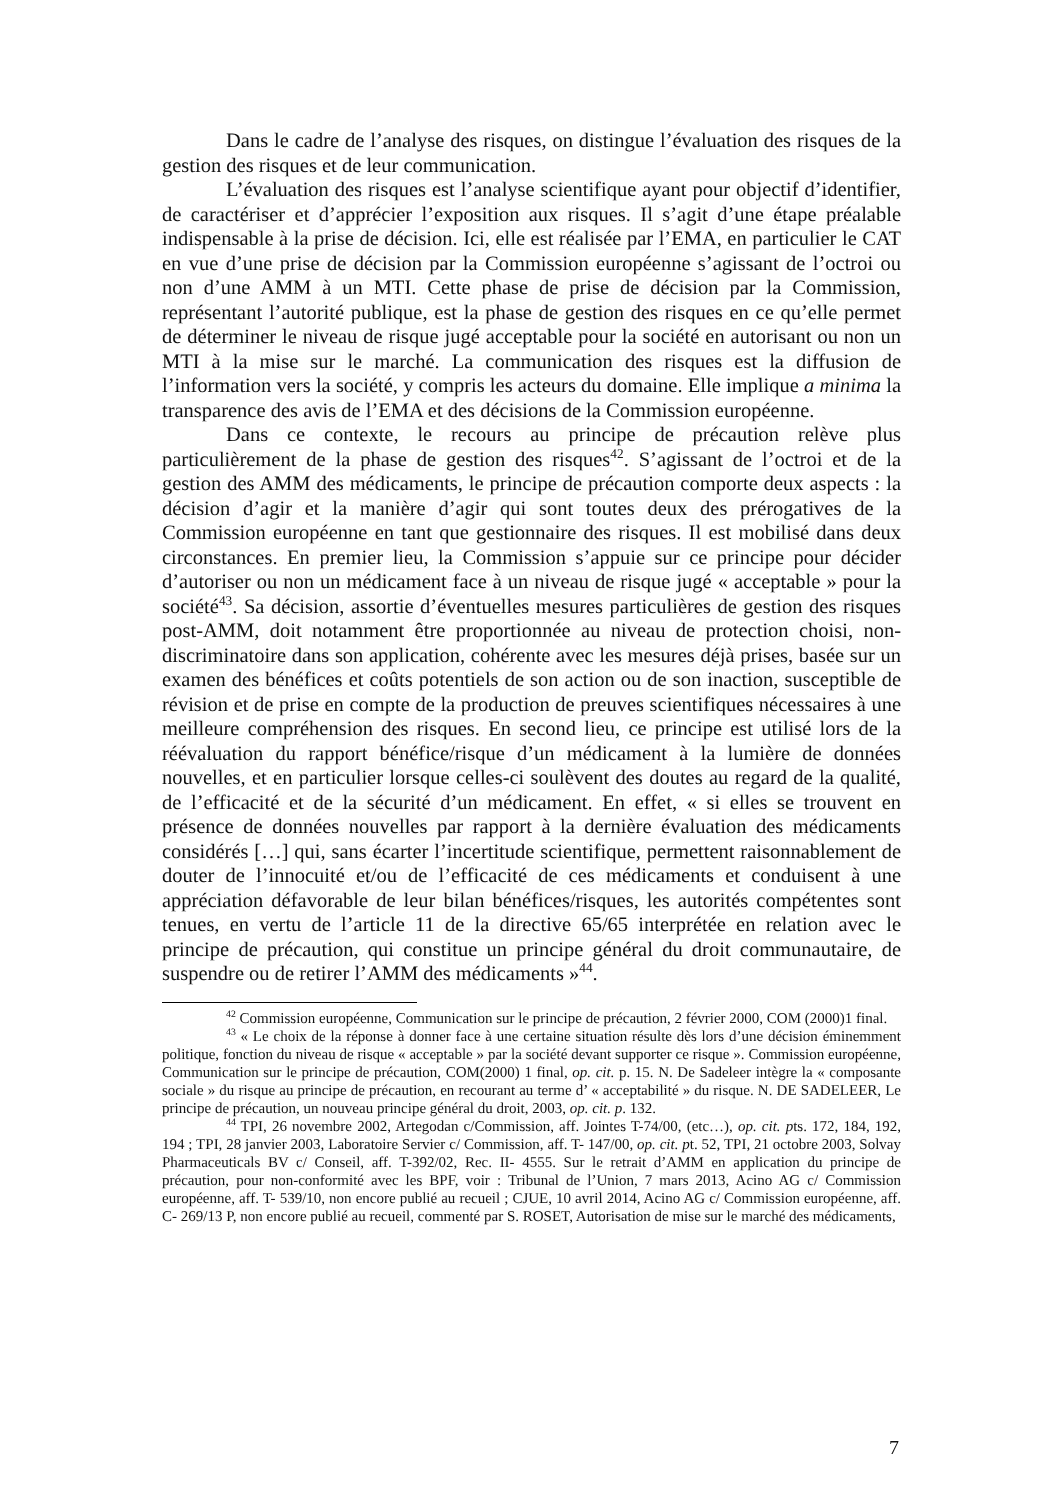Dans le cadre de l’analyse des risques, on distingue l’évaluation des risques de la gestion des risques et de leur communication.
L’évaluation des risques est l’analyse scientifique ayant pour objectif d’identifier, de caractériser et d’apprécier l’exposition aux risques. Il s’agit d’une étape préalable indispensable à la prise de décision. Ici, elle est réalisée par l’EMA, en particulier le CAT en vue d’une prise de décision par la Commission européenne s’agissant de l’octroi ou non d’une AMM à un MTI. Cette phase de prise de décision par la Commission, représentant l’autorité publique, est la phase de gestion des risques en ce qu’elle permet de déterminer le niveau de risque jugé acceptable pour la société en autorisant ou non un MTI à la mise sur le marché. La communication des risques est la diffusion de l’information vers la société, y compris les acteurs du domaine. Elle implique a minima la transparence des avis de l’EMA et des décisions de la Commission européenne.
Dans ce contexte, le recours au principe de précaution relève plus particulièrement de la phase de gestion des risques<sup>42</sup>. S’agissant de l’octroi et de la gestion des AMM des médicaments, le principe de précaution comporte deux aspects : la décision d’agir et la manière d’agir qui sont toutes deux des prérogatives de la Commission européenne en tant que gestionnaire des risques. Il est mobilisé dans deux circonstances. En premier lieu, la Commission s’appuie sur ce principe pour décider d’autoriser ou non un médicament face à un niveau de risque jugé « acceptable » pour la société<sup>43</sup>. Sa décision, assortie d’éventuelles mesures particulières de gestion des risques post-AMM, doit notamment être proportionnée au niveau de protection choisi, non-discriminatoire dans son application, cohérente avec les mesures déjà prises, basée sur un examen des bénéfices et coûts potentiels de son action ou de son inaction, susceptible de révision et de prise en compte de la production de preuves scientifiques nécessaires à une meilleure compréhension des risques. En second lieu, ce principe est utilisé lors de la réévaluation du rapport bénéfice/risque d’un médicament à la lumière de données nouvelles, et en particulier lorsque celles-ci soulèvent des doutes au regard de la qualité, de l’efficacité et de la sécurité d’un médicament. En effet, « si elles se trouvent en présence de données nouvelles par rapport à la dernière évaluation des médicaments considérés […] qui, sans écarter l’incertitude scientifique, permettent raisonnablement de douter de l’innocuité et/ou de l’efficacité de ces médicaments et conduisent à une appréciation défavorable de leur bilan bénéfices/risques, les autorités compétentes sont tenues, en vertu de l’article 11 de la directive 65/65 interprétée en relation avec le principe de précaution, qui constitue un principe général du droit communautaire, de suspendre ou de retirer l’AMM des médicaments »<sup>44</sup>.
<sup>42</sup> Commission européenne, Communication sur le principe de précaution, 2 février 2000, COM (2000)1 final.
<sup>43</sup> « Le choix de la réponse à donner face à une certaine situation résulte dès lors d’une décision éminemment politique, fonction du niveau de risque « acceptable » par la société devant supporter ce risque ». Commission européenne, Communication sur le principe de précaution, COM(2000) 1 final, op. cit. p. 15. N. De Sadeleer intègre la « composante sociale » du risque au principe de précaution, en recourant au terme d’ « acceptabilité » du risque. N. DE SADELEER, Le principe de précaution, un nouveau principe général du droit, 2003, op. cit. p. 132.
<sup>44</sup> TPI, 26 novembre 2002, Artegodan c/Commission, aff. Jointes T-74/00, (etc…), op. cit. pts. 172, 184, 192, 194 ; TPI, 28 janvier 2003, Laboratoire Servier c/ Commission, aff. T- 147/00, op. cit. pt. 52, TPI, 21 octobre 2003, Solvay Pharmaceuticals BV c/ Conseil, aff. T-392/02, Rec. II- 4555. Sur le retrait d’AMM en application du principe de précaution, pour non-conformité avec les BPF, voir : Tribunal de l’Union, 7 mars 2013, Acino AG c/ Commission européenne, aff. T- 539/10, non encore publié au recueil ; CJUE, 10 avril 2014, Acino AG c/ Commission européenne, aff. C- 269/13 P, non encore publié au recueil, commenté par S. ROSET, Autorisation de mise sur le marché des médicaments,
7